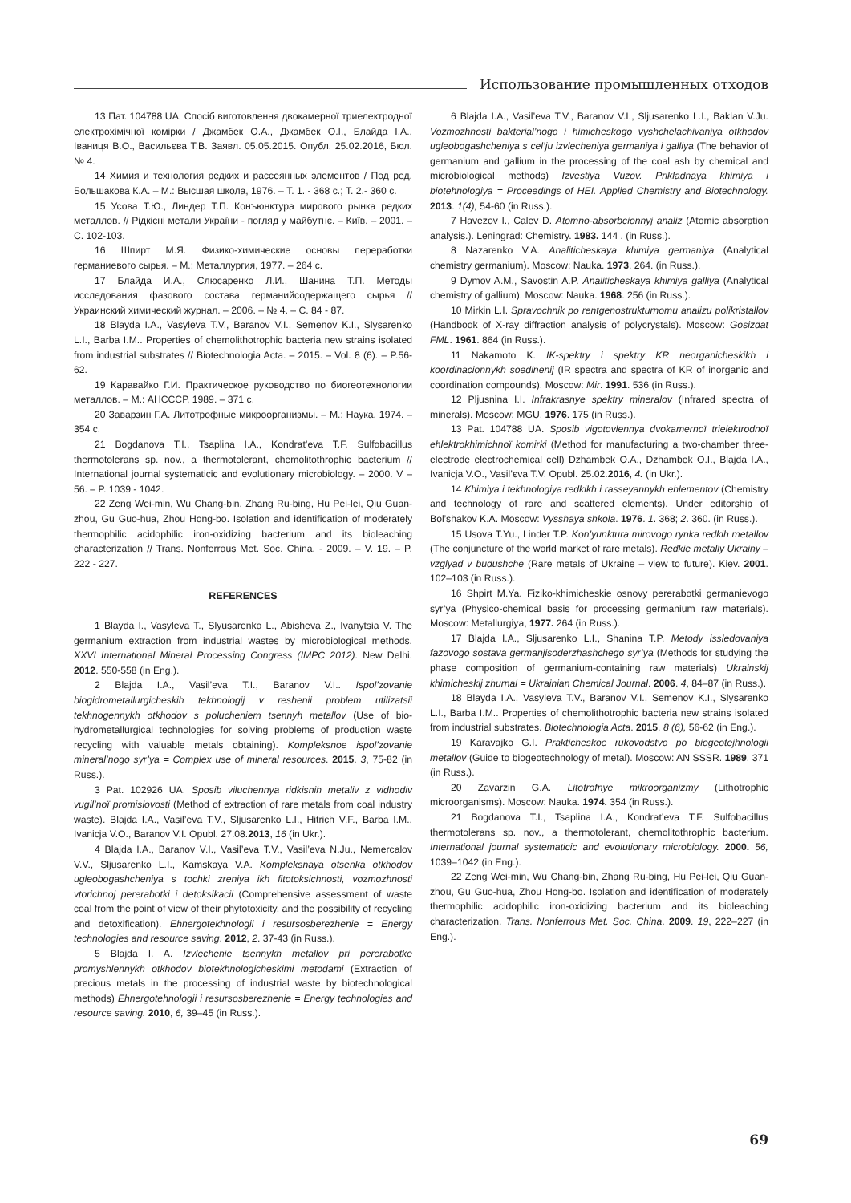Использование промышленных отходов
13 Пат. 104788 UA. Спосіб виготовлення двокамерної триелектродної електрохімічної комірки / Джамбек О.А., Джамбек О.І., Блайда І.А., Іваниця В.О., Васильєва Т.В. Заявл. 05.05.2015. Опубл. 25.02.2016, Бюл. № 4.
14 Химия и технология редких и рассеянных элементов / Под ред. Большакова К.А. – М.: Высшая школа, 1976. – Т. 1. - 368 с.; Т. 2.- 360 с.
15 Усова Т.Ю., Линдер Т.П. Конъюнктура мирового рынка редких металлов. // Рідкісні метали України - погляд у майбутнє. – Київ. – 2001. – С. 102-103.
16 Шпирт М.Я. Физико-химические основы переработки германиевого сырья. – М.: Металлургия, 1977. – 264 с.
17 Блайда И.А., Слюсаренко Л.И., Шанина Т.П. Методы исследования фазового состава германийсодержащего сырья // Украинский химический журнал. – 2006. – № 4. – С. 84 - 87.
18 Blayda I.A., Vasyleva T.V., Baranov V.I., Semenov K.I., Slysarenko L.I., Barba I.M.. Properties of chemolithotrophic bacteria new strains isolated from industrial substrates // Biotechnologia Acta. – 2015. – Vol. 8 (6). – P.56-62.
19 Каравайко Г.И. Практическое руководство по биогеотехнологии металлов. – М.: АНСССР, 1989. – 371 с.
20 Заварзин Г.А. Литотрофные микроорганизмы. – М.: Наука, 1974. – 354 с.
21 Bogdanova T.I., Tsaplina I.A., Kondrat’eva T.F. Sulfobacillus thermotolerans sp. nov., a thermotolerant, chemolitothrophic bacterium // International journal systematicic and evolutionary microbiology. – 2000. V – 56. – P. 1039 - 1042.
22 Zeng Wei-min, Wu Chang-bin, Zhang Ru-bing, Hu Pei-lei, Qiu Guan-zhou, Gu Guo-hua, Zhou Hong-bo. Isolation and identification of moderately thermophilic acidophilic iron-oxidizing bacterium and its bioleaching characterization // Trans. Nonferrous Met. Soc. China. - 2009. – V. 19. – P. 222 - 227.
REFERENCES
1 Blayda I., Vasyleva T., Slyusarenko L., Abisheva Z., Ivanytsia V. The germanium extraction from industrial wastes by microbiological methods. XXVI International Mineral Processing Congress (IMPC 2012). New Delhi. 2012. 550-558 (in Eng.).
2 Blajda I.A., Vasil’eva T.I., Baranov V.I.. Ispol’zovanie biogidrometallurgicheskih tekhnologij v reshenii problem utilizatsii tekhnogennykh otkhodov s polucheniem tsennyh metallov (Use of bio-hydrometallurgical technologies for solving problems of production waste recycling with valuable metals obtaining). Kompleksnoe ispol’zovanie mineral’nogo syr’ya = Complex use of mineral resources. 2015. 3, 75-82 (in Russ.).
3 Pat. 102926 UA. Sposib viluchennya ridkisnih metaliv z vidhodiv vugil’noï promislovosti (Method of extraction of rare metals from coal industry waste). Blajda I.A., Vasil’eva T.V., Sljusarenko L.I., Hitrich V.F., Barba I.M., Ivanicja V.O., Baranov V.I. Opubl. 27.08.2013, 16 (in Ukr.).
4 Blajda I.A., Baranov V.I., Vasil’eva T.V., Vasil’eva N.Ju., Nemercalov V.V., Sljusarenko L.I., Kamskaya V.A. Kompleksnaya otsenka otkhodov ugleobogashcheniya s tochki zreniya ikh fitotoksichnosti, vozmozhnosti vtorichnoj pererabotki i detoksikacii (Comprehensive assessment of waste coal from the point of view of their phytotoxicity, and the possibility of recycling and detoxification). Ehnergotekhnologii i resursosberezhenie = Energy technologies and resource saving. 2012, 2. 37-43 (in Russ.).
5 Blajda I. A. Izvlechenie tsennykh metallov pri pererabotke promyshlennykh otkhodov biotekhnologicheskimi metodami (Extraction of precious metals in the processing of industrial waste by biotechnological methods) Ehnergotehnologii i resursosberezhenie = Energy technologies and resource saving. 2010, 6, 39–45 (in Russ.).
6 Blajda I.A., Vasil’eva T.V., Baranov V.I., Sljusarenko L.I., Baklan V.Ju. Vozmozhnosti bakterial’nogo i himicheskogo vyshchelachivaniya otkhodov ugleobogashcheniya s cel’ju izvlecheniya germaniya i galliya (The behavior of germanium and gallium in the processing of the coal ash by chemical and microbiological methods) Izvestiya Vuzov. Prikladnaya khimiya i biotehnologiya = Proceedings of HEI. Applied Chemistry and Biotechnology. 2013. 1(4), 54-60 (in Russ.).
7 Havezov I., Calev D. Atomno-absorbcionnyj analiz (Atomic absorption analysis.). Leningrad: Chemistry. 1983. 144 . (in Russ.).
8 Nazarenko V.A. Analiticheskaya khimiya germaniya (Analytical chemistry germanium). Moscow: Nauka. 1973. 264. (in Russ.).
9 Dymov A.M., Savostin A.P. Analiticheskaya khimiya galliya (Analytical chemistry of gallium). Moscow: Nauka. 1968. 256 (in Russ.).
10 Mirkin L.I. Spravochnik po rentgenostrukturnomu analizu polikristallov (Handbook of X-ray diffraction analysis of polycrystals). Moscow: Gosizdat FML. 1961. 864 (in Russ.).
11 Nakamoto K. IK-spektry i spektry KR neorganicheskikh i koordinacionnykh soedinenij (IR spectra and spectra of KR of inorganic and coordination compounds). Moscow: Mir. 1991. 536 (in Russ.).
12 Pljusnina I.I. Infrakrasnye spektry mineralov (Infrared spectra of minerals). Moscow: MGU. 1976. 175 (in Russ.).
13 Pat. 104788 UA. Sposib vigotovlennya dvokamernoï trielektrodnoï ehlektrokhimichnoï komirki (Method for manufacturing a two-chamber three-electrode electrochemical cell) Dzhambek O.A., Dzhambek O.I., Blajda I.A., Ivanicja V.O., Vasil’єva T.V. Opubl. 25.02.2016, 4. (in Ukr.).
14 Khimiya i tekhnologiya redkikh i rasseyannykh ehlementov (Chemistry and technology of rare and scattered elements). Under editorship of Bol’shakov K.A. Moscow: Vysshaya shkola. 1976. 1. 368; 2. 360. (in Russ.).
15 Usova T.Yu., Linder T.P. Kon’yunktura mirovogo rynka redkih metallov (The conjuncture of the world market of rare metals). Redkie metally Ukrainy – vzglyad v budushche (Rare metals of Ukraine – view to future). Kiev. 2001. 102–103 (in Russ.).
16 Shpirt M.Ya. Fiziko-khimicheskie osnovy pererabotki germanievogo syr’ya (Physico-chemical basis for processing germanium raw materials). Moscow: Metallurgiya, 1977. 264 (in Russ.).
17 Blajda I.A., Sljusarenko L.I., Shanina T.P. Metody issledovaniya fazovogo sostava germanjisoderzhashchego syr’ya (Methods for studying the phase composition of germanium-containing raw materials) Ukrainskij khimicheskij zhurnal = Ukrainian Chemical Journal. 2006. 4, 84–87 (in Russ.).
18 Blayda I.A., Vasyleva T.V., Baranov V.I., Semenov K.I., Slysarenko L.I., Barba I.M.. Properties of chemolithotrophic bacteria new strains isolated from industrial substrates. Biotechnologia Acta. 2015. 8 (6), 56-62 (in Eng.).
19 Karavajko G.I. Prakticheskoe rukovodstvo po biogeotejhnologii metallov (Guide to biogeotechnology of metal). Moscow: AN SSSR. 1989. 371 (in Russ.).
20 Zavarzin G.A. Litotrofnye mikroorganizmy (Lithotrophic microorganisms). Moscow: Nauka. 1974. 354 (in Russ.).
21 Bogdanova T.I., Tsaplina I.A., Kondrat’eva T.F. Sulfobacillus thermotolerans sp. nov., a thermotolerant, chemolitothrophic bacterium. International journal systematicic and evolutionary microbiology. 2000. 56, 1039–1042 (in Eng.).
22 Zeng Wei-min, Wu Chang-bin, Zhang Ru-bing, Hu Pei-lei, Qiu Guan-zhou, Gu Guo-hua, Zhou Hong-bo. Isolation and identification of moderately thermophilic acidophilic iron-oxidizing bacterium and its bioleaching characterization. Trans. Nonferrous Met. Soc. China. 2009. 19, 222–227 (in Eng.).
69